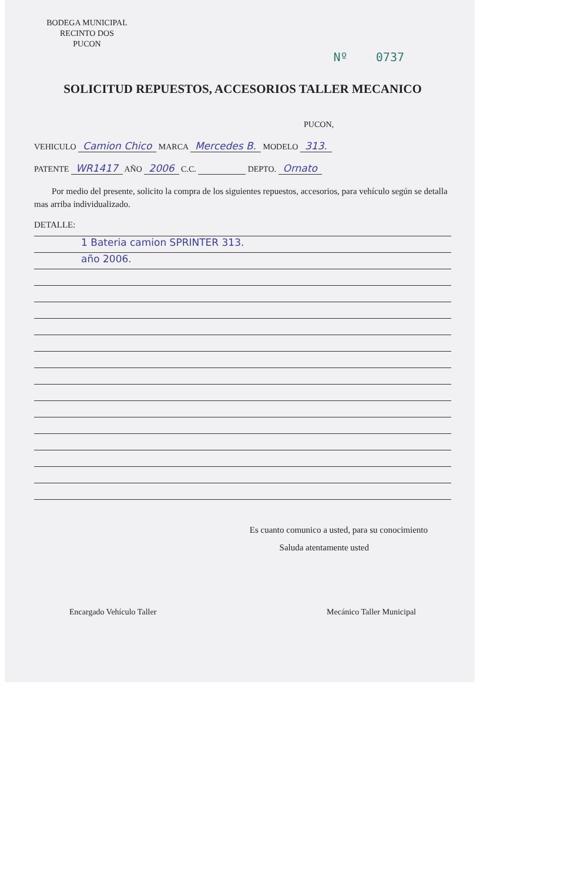BODEGA MUNICIPAL
RECINTO DOS
PUCON
Nº 0737
SOLICITUD REPUESTOS, ACCESORIOS TALLER MECANICO
PUCON,
VEHICULO Camion Chico MARCA Mercedes B. MODELO 313.
PATENTE WR1417 AÑO 2006 C.C. DEPTO. Ornato
Por medio del presente, solicito la compra de los siguientes repuestos, accesorios, para vehículo según se detalla mas arriba individualizado.
DETALLE:
1 Bateria camion SPRINTER 313.
año 2006.
Es cuanto comunico a usted, para su conocimiento
Saluda atentamente usted
Encargado Vehículo Taller Mecánico Taller Municipal